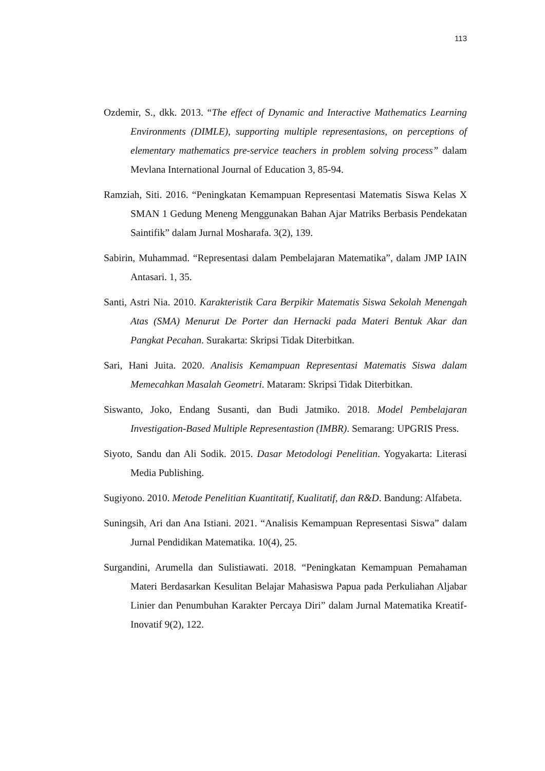113
Ozdemir, S., dkk. 2013. “The effect of Dynamic and Interactive Mathematics Learning Environments (DIMLE), supporting multiple representasions, on perceptions of elementary mathematics pre-service teachers in problem solving process” dalam Mevlana International Journal of Education 3, 85-94.
Ramziah, Siti. 2016. “Peningkatan Kemampuan Representasi Matematis Siswa Kelas X SMAN 1 Gedung Meneng Menggunakan Bahan Ajar Matriks Berbasis Pendekatan Saintifik” dalam Jurnal Mosharafa. 3(2), 139.
Sabirin, Muhammad. “Representasi dalam Pembelajaran Matematika”, dalam JMP IAIN Antasari. 1, 35.
Santi, Astri Nia. 2010. Karakteristik Cara Berpikir Matematis Siswa Sekolah Menengah Atas (SMA) Menurut De Porter dan Hernacki pada Materi Bentuk Akar dan Pangkat Pecahan. Surakarta: Skripsi Tidak Diterbitkan.
Sari, Hani Juita. 2020. Analisis Kemampuan Representasi Matematis Siswa dalam Memecahkan Masalah Geometri. Mataram: Skripsi Tidak Diterbitkan.
Siswanto, Joko, Endang Susanti, dan Budi Jatmiko. 2018. Model Pembelajaran Investigation-Based Multiple Representastion (IMBR). Semarang: UPGRIS Press.
Siyoto, Sandu dan Ali Sodik. 2015. Dasar Metodologi Penelitian. Yogyakarta: Literasi Media Publishing.
Sugiyono. 2010. Metode Penelitian Kuantitatif, Kualitatif, dan R&D. Bandung: Alfabeta.
Suningsih, Ari dan Ana Istiani. 2021. “Analisis Kemampuan Representasi Siswa” dalam Jurnal Pendidikan Matematika. 10(4), 25.
Surgandini, Arumella dan Sulistiawati. 2018. “Peningkatan Kemampuan Pemahaman Materi Berdasarkan Kesulitan Belajar Mahasiswa Papua pada Perkuliahan Aljabar Linier dan Penumbuhan Karakter Percaya Diri” dalam Jurnal Matematika Kreatif-Inovatif 9(2), 122.